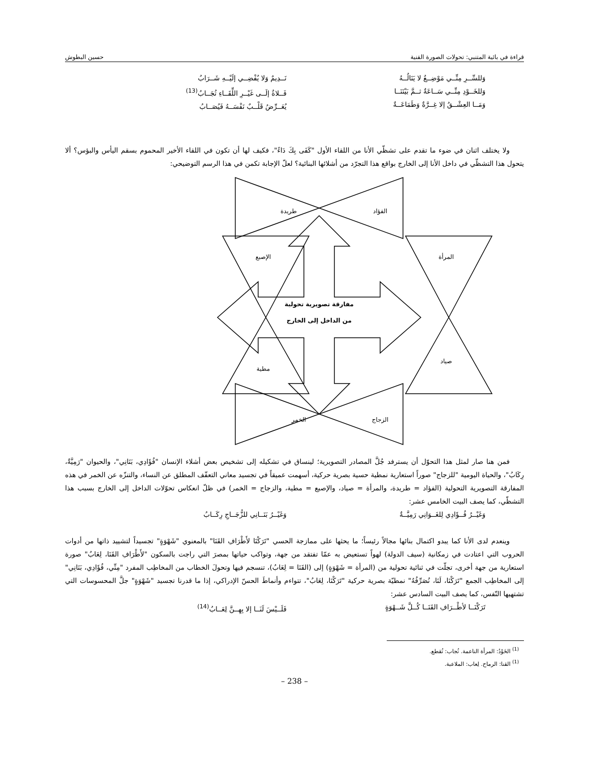قراءة في بائية المتنبي: تحولات الصورة الفنية حسين البطوش
وَللسِّــرِ مِنِّــي مَوْضِــعٌ لا يَنَالُــهُ
وَللخَــوْدِ مِنِّــي سَــاعَةٌ ثــمَّ بَيْنَنَــا
وَمَــا العِشْــقُ إلا غِــرَّةٌ وَطَمَاعَــةٌ
نَــدِيمٌ وَلا يُفْضِــي إلَيْــهِ شَــرَابُ
فَــلاةٌ إلَــى غَيْــرِ اللِّقَــاءِ تُجَــابُ<sup>(13)</sup>
يُعَــرِّضُ قَلْــبٌ نَفْسَــهُ فَيُصَــابُ
ولا يختلف اثنان في ضوء ما تقدم على تشظّي الأنا من اللقاء الأول "كَفَى بِكَ دَاءً"، فكيف لها أن تكون في اللقاء الأخير المحموم بسقم اليأس والبؤس؟ ألا يتحول هذا التشظّي في داخل الأنا إلى الخارج بواقع هذا التجرّد من أشلائها البنائية؟ لعلّ الإجابة تكمن في هذا الرسم التوضيحي:
طريدة
الفؤاد
الإصبع
المرأة
مطية
صياد
الخمر
الزجاج
مفارقة تصويرية تحولية
من الداخل إلى الخارج
فمن هنا صار لمثل هذا التحوّل أن يسترفد جُلَّ المصادر التصويرية؛ لينساق في تشكيله إلى تشخيص بعض أشلاء الإنسان "فُؤَادِي، بَنَانِي"، والحيوان "رَمِيَّةٌ، رِكَابُ"، والحياة اليومية "للزجاج" صوراً استعارية نمطية حسية بصرية حركية، أسهمت عميقاً في تجسيد معاني التعفّف المطلق عن النساء، والتنزّه عن الخمر في هذه المفارقة التصويرية التحولية (الفؤاد = طريدة، والمرأة = صياد، والإصبع = مطية، والزجاج = الخمر) في ظلّ انعكاس تحوّلات الداخل إلى الخارج بسبب هذا التشظّي، كما يصف البيت الخامس عشر:
وَغَيْــرُ فُــؤَادِي لِلغَــوَانِي رَمِيَّــةٌ
وَغَيْــرُ بَنَــانِي للزُّجَــاجِ رِكَــابُ
وينعدم لدى الأنا كما يبدو اكتمال بنائها مجالاً رئيساً؛ ما يحثها على ممازجة الحسي "تَرَكْنَا لأَطْرَافِ القَنَا" بالمعنوي "شَهْوَةٍ" تجسيداً لتشييد ذاتها من أدوات الحروب التي اعتادت في زمكانية (سيف الدولة) لهواً تستعيض به عمّا تفتقد من جهة، وتواكب حياتها بمصرَ التي راجت بالسكون "لأَطْرَافِ القَنَا، لِعَابُ" صورة استعارية من جهة أخرى، تجلّت في ثنائية تحولية من (المرأة = شَهْوَةٍ) إلى (القَنَا = لِعَابُ)، تنسجم فيها وتحولَ الخطاب من المخاطِب المفرد "مِنِّي، فُؤَادِي، بَنَانِي" إلى المخاطِب الجمع "تَرَكْنَا، لَنَا، نُصَرِّفُهُ" نمطيّة بصرية حركية "تَرَكْنَا، لِعَابُ"، تتواءم وأنماطَ الحسّ الإدراكي، إذا ما قدرنا تجسيد "شَهْوَةٍ" جلَّ المحسوسات التي تشتهيها النّفس، كما يصف البيت السادس عشر:
تَرَكْنَــا لأطْــرَافِ القَنَــا كُــلَّ شَــهْوَةٍ
فَلَــيْسَ لَنَــا إلا بِهِــنَّ لِعَــابُ<sup>(14)</sup>
<sup>(1)</sup> الخَوْدُ: المرأة الناعمة. تُجاب: تُقطع.
<sup>(1)</sup> القنا: الرماح. لِعاب: الملاعبة.
– 238 –